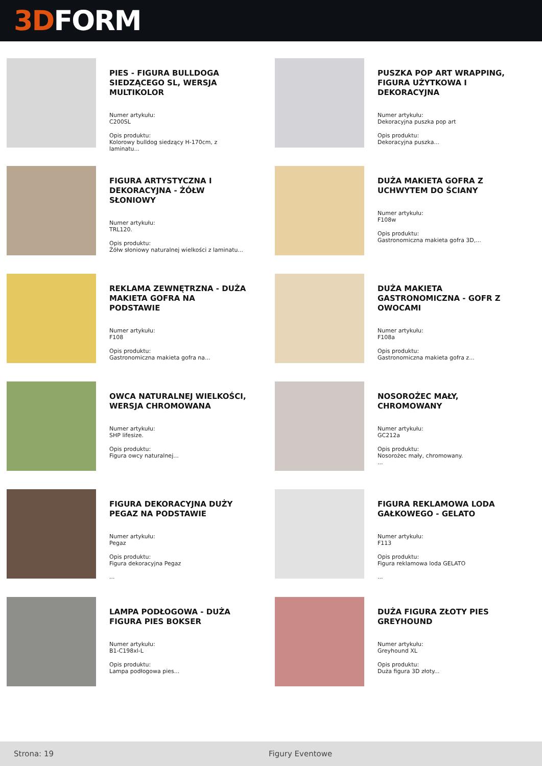3D FORM
PIES - FIGURA BULLDOGA SIEDZĄCEGO SL, WERSJA MULTIKOLOR
Numer artykułu:
C200SL
Opis produktu:
Kolorowy bulldog siedzący H-170cm, z laminatu...
PUSZKA POP ART WRAPPING, FIGURA UŻYTKOWA I DEKORACYJNA
Numer artykułu:
Dekoracyjna puszka pop art
Opis produktu:
Dekoracyjna puszka...
FIGURA ARTYSTYCZNA I DEKORACYJNA - ŻÓŁW SŁONIOWY
Numer artykułu:
TRL120.
Opis produktu:
Żółw słoniowy naturalnej wielkości z laminatu...
DUŻA MAKIETA GOFRA Z UCHWYTEM DO ŚCIANY
Numer artykułu:
F108w
Opis produktu:
Gastronomiczna makieta gofra 3D,...
REKLAMA ZEWNĘTRZNA - DUŻA MAKIETA GOFRA NA PODSTAWIE
Numer artykułu:
F108
Opis produktu:
Gastronomiczna makieta gofra na...
DUŻA MAKIETA GASTRONOMICZNA - GOFR Z OWOCAMI
Numer artykułu:
F108a
Opis produktu:
Gastronomiczna makieta gofra z...
OWCA NATURALNEJ WIELKOŚCI, WERSJA CHROMOWANA
Numer artykułu:
SHP lifesize.
Opis produktu:
Figura owcy naturalnej...
NOSOROŻEC MAŁY, CHROMOWANY
Numer artykułu:
GC212a
Opis produktu:
Nosorożec mały, chromowany.
...
FIGURA DEKORACYJNA DUŻY PEGAZ NA PODSTAWIE
Numer artykułu:
Pegaz
Opis produktu:
Figura dekoracyjna Pegaz
...
FIGURA REKLAMOWA LODA GAŁKOWEGO - GELATO
Numer artykułu:
F113
Opis produktu:
Figura reklamowa loda GELATO
...
LAMPA PODŁOGOWA - DUŻA FIGURA PIES BOKSER
Numer artykułu:
B1-C198xl-L
Opis produktu:
Lampa podłogowa pies...
DUŻA FIGURA ZŁOTY PIES GREYHOUND
Numer artykułu:
Greyhound XL
Opis produktu:
Duża figura 3D złoty...
Strona: 19 Figury Eventowe